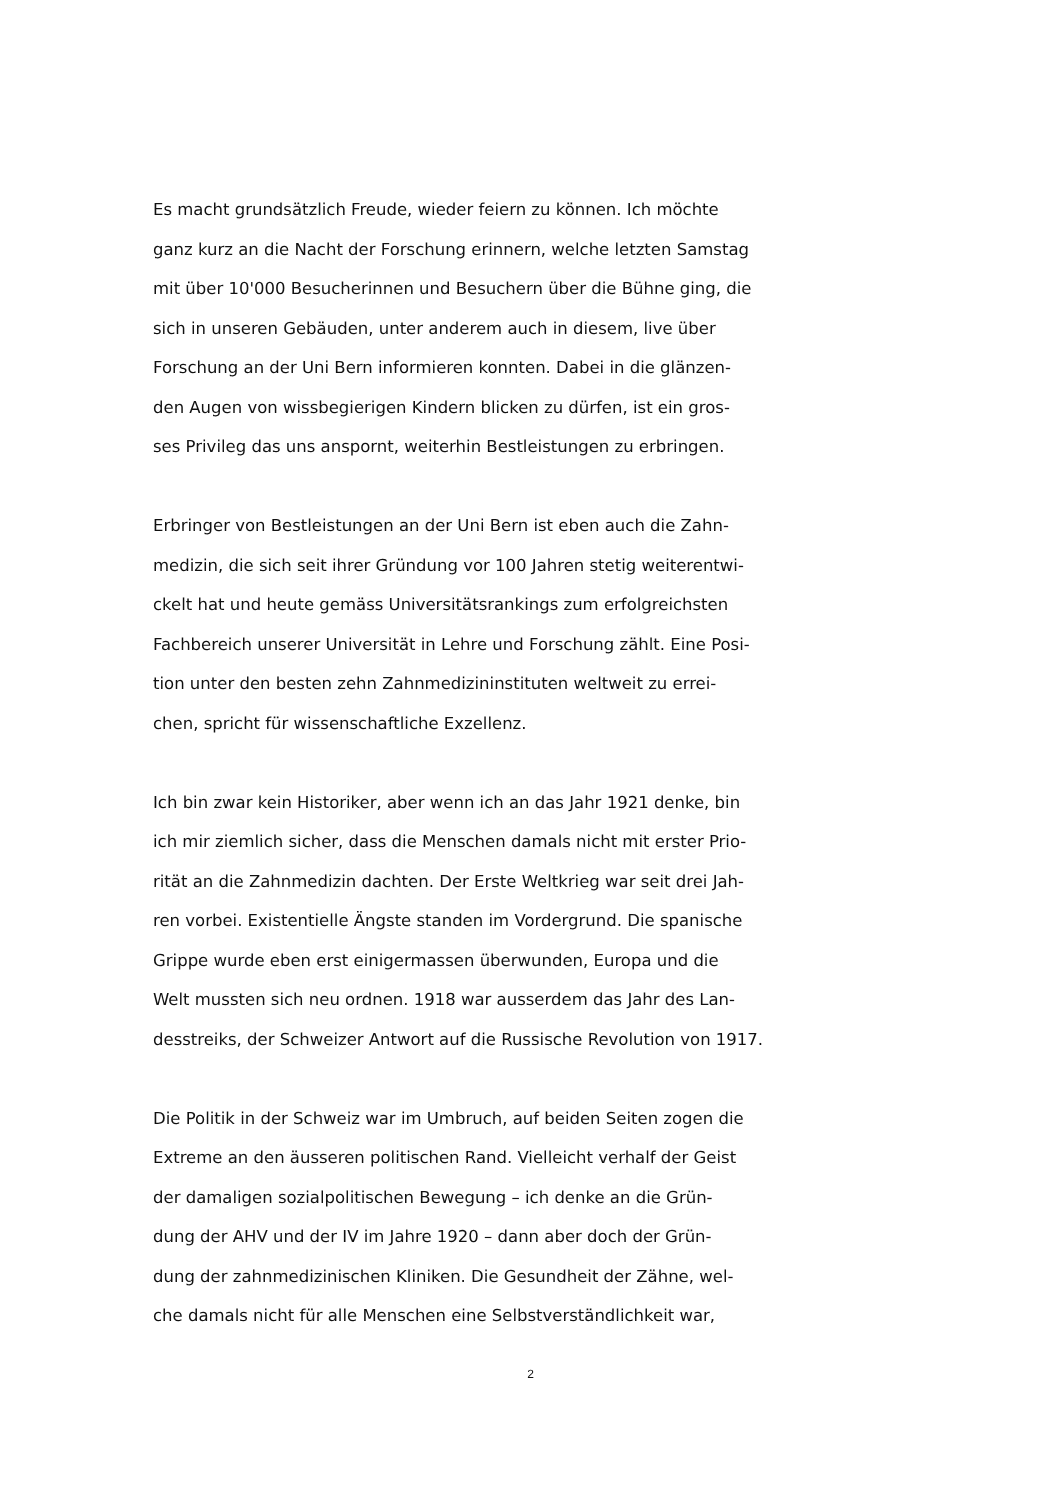Es macht grundsätzlich Freude, wieder feiern zu können. Ich möchte
ganz kurz an die Nacht der Forschung erinnern, welche letzten Samstag
mit über 10'000 Besucherinnen und Besuchern über die Bühne ging, die
sich in unseren Gebäuden, unter anderem auch in diesem, live über
Forschung an der Uni Bern informieren konnten. Dabei in die glänzen-
den Augen von wissbegierigen Kindern blicken zu dürfen, ist ein gros-
ses Privileg das uns anspornt, weiterhin Bestleistungen zu erbringen.
Erbringer von Bestleistungen an der Uni Bern ist eben auch die Zahn-
medizin, die sich seit ihrer Gründung vor 100 Jahren stetig weiterentwi-
ckelt hat und heute gemäss Universitätsrankings zum erfolgreichsten
Fachbereich unserer Universität in Lehre und Forschung zählt. Eine Posi-
tion unter den besten zehn Zahnmedizininstituten weltweit zu errei-
chen, spricht für wissenschaftliche Exzellenz.
Ich bin zwar kein Historiker, aber wenn ich an das Jahr 1921 denke, bin
ich mir ziemlich sicher, dass die Menschen damals nicht mit erster Prio-
rität an die Zahnmedizin dachten. Der Erste Weltkrieg war seit drei Jah-
ren vorbei. Existentielle Ängste standen im Vordergrund. Die spanische
Grippe wurde eben erst einigermassen überwunden, Europa und die
Welt mussten sich neu ordnen. 1918 war ausserdem das Jahr des Lan-
desstreiks, der Schweizer Antwort auf die Russische Revolution von 1917.
Die Politik in der Schweiz war im Umbruch, auf beiden Seiten zogen die
Extreme an den äusseren politischen Rand. Vielleicht verhalf der Geist
der damaligen sozialpolitischen Bewegung – ich denke an die Grün-
dung der AHV und der IV im Jahre 1920 – dann aber doch der Grün-
dung der zahnmedizinischen Kliniken. Die Gesundheit der Zähne, wel-
che damals nicht für alle Menschen eine Selbstverständlichkeit war,
2